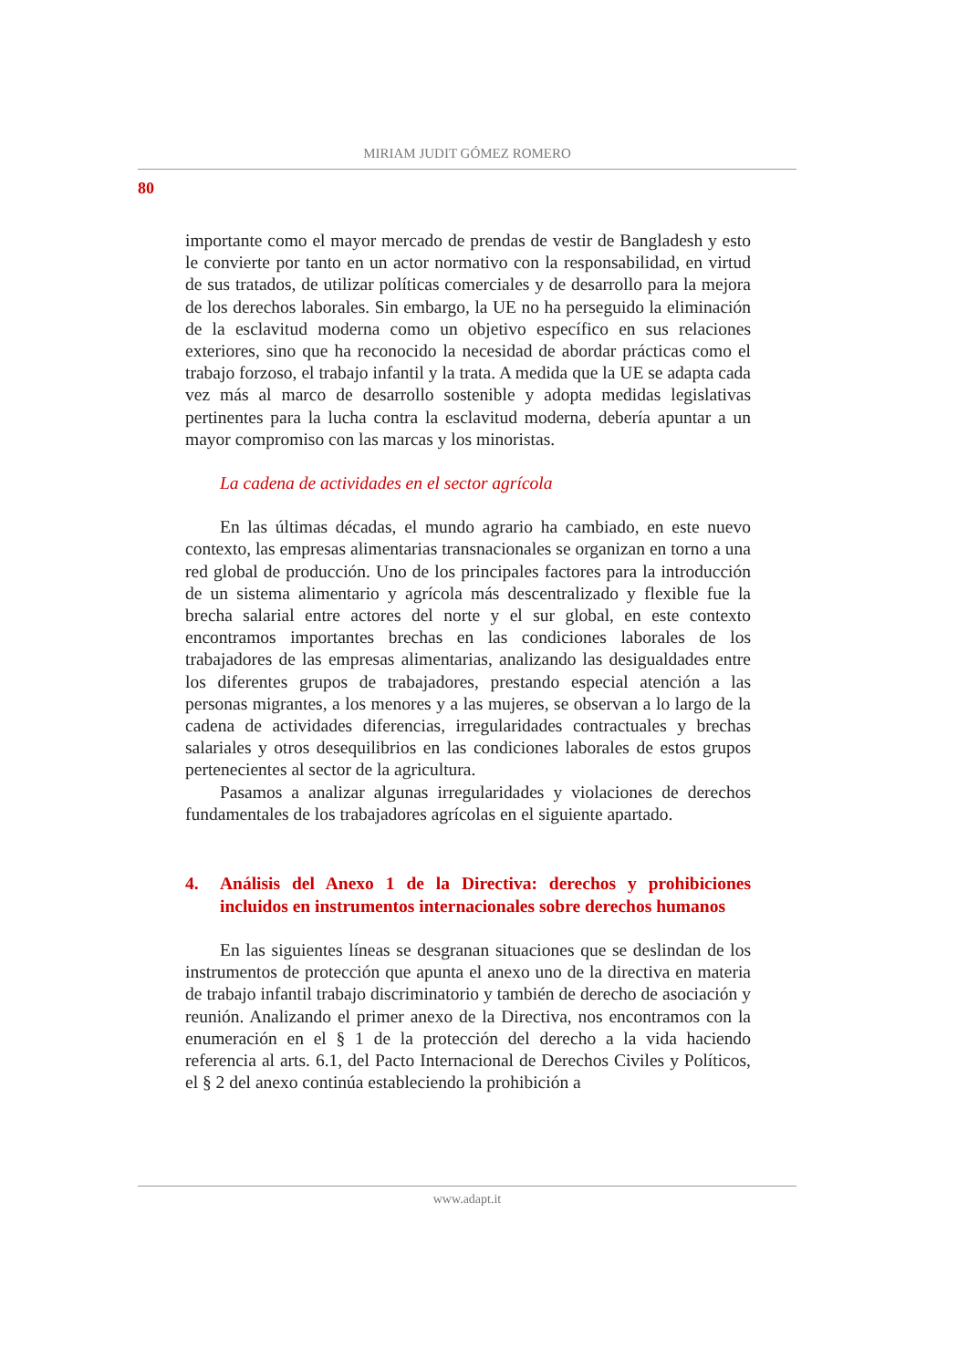MIRIAM JUDIT GÓMEZ ROMERO
80
importante como el mayor mercado de prendas de vestir de Bangladesh y esto le convierte por tanto en un actor normativo con la responsabilidad, en virtud de sus tratados, de utilizar políticas comerciales y de desarrollo para la mejora de los derechos laborales. Sin embargo, la UE no ha perseguido la eliminación de la esclavitud moderna como un objetivo específico en sus relaciones exteriores, sino que ha reconocido la necesidad de abordar prácticas como el trabajo forzoso, el trabajo infantil y la trata. A medida que la UE se adapta cada vez más al marco de desarrollo sostenible y adopta medidas legislativas pertinentes para la lucha contra la esclavitud moderna, debería apuntar a un mayor compromiso con las marcas y los minoristas.
La cadena de actividades en el sector agrícola
En las últimas décadas, el mundo agrario ha cambiado, en este nuevo contexto, las empresas alimentarias transnacionales se organizan en torno a una red global de producción. Uno de los principales factores para la introducción de un sistema alimentario y agrícola más descentralizado y flexible fue la brecha salarial entre actores del norte y el sur global, en este contexto encontramos importantes brechas en las condiciones laborales de los trabajadores de las empresas alimentarias, analizando las desigualdades entre los diferentes grupos de trabajadores, prestando especial atención a las personas migrantes, a los menores y a las mujeres, se observan a lo largo de la cadena de actividades diferencias, irregularidades contractuales y brechas salariales y otros desequilibrios en las condiciones laborales de estos grupos pertenecientes al sector de la agricultura.
Pasamos a analizar algunas irregularidades y violaciones de derechos fundamentales de los trabajadores agrícolas en el siguiente apartado.
4. Análisis del Anexo 1 de la Directiva: derechos y prohibiciones incluidos en instrumentos internacionales sobre derechos humanos
En las siguientes líneas se desgranan situaciones que se deslindan de los instrumentos de protección que apunta el anexo uno de la directiva en materia de trabajo infantil trabajo discriminatorio y también de derecho de asociación y reunión. Analizando el primer anexo de la Directiva, nos encontramos con la enumeración en el § 1 de la protección del derecho a la vida haciendo referencia al arts. 6.1, del Pacto Internacional de Derechos Civiles y Políticos, el § 2 del anexo continúa estableciendo la prohibición a
www.adapt.it